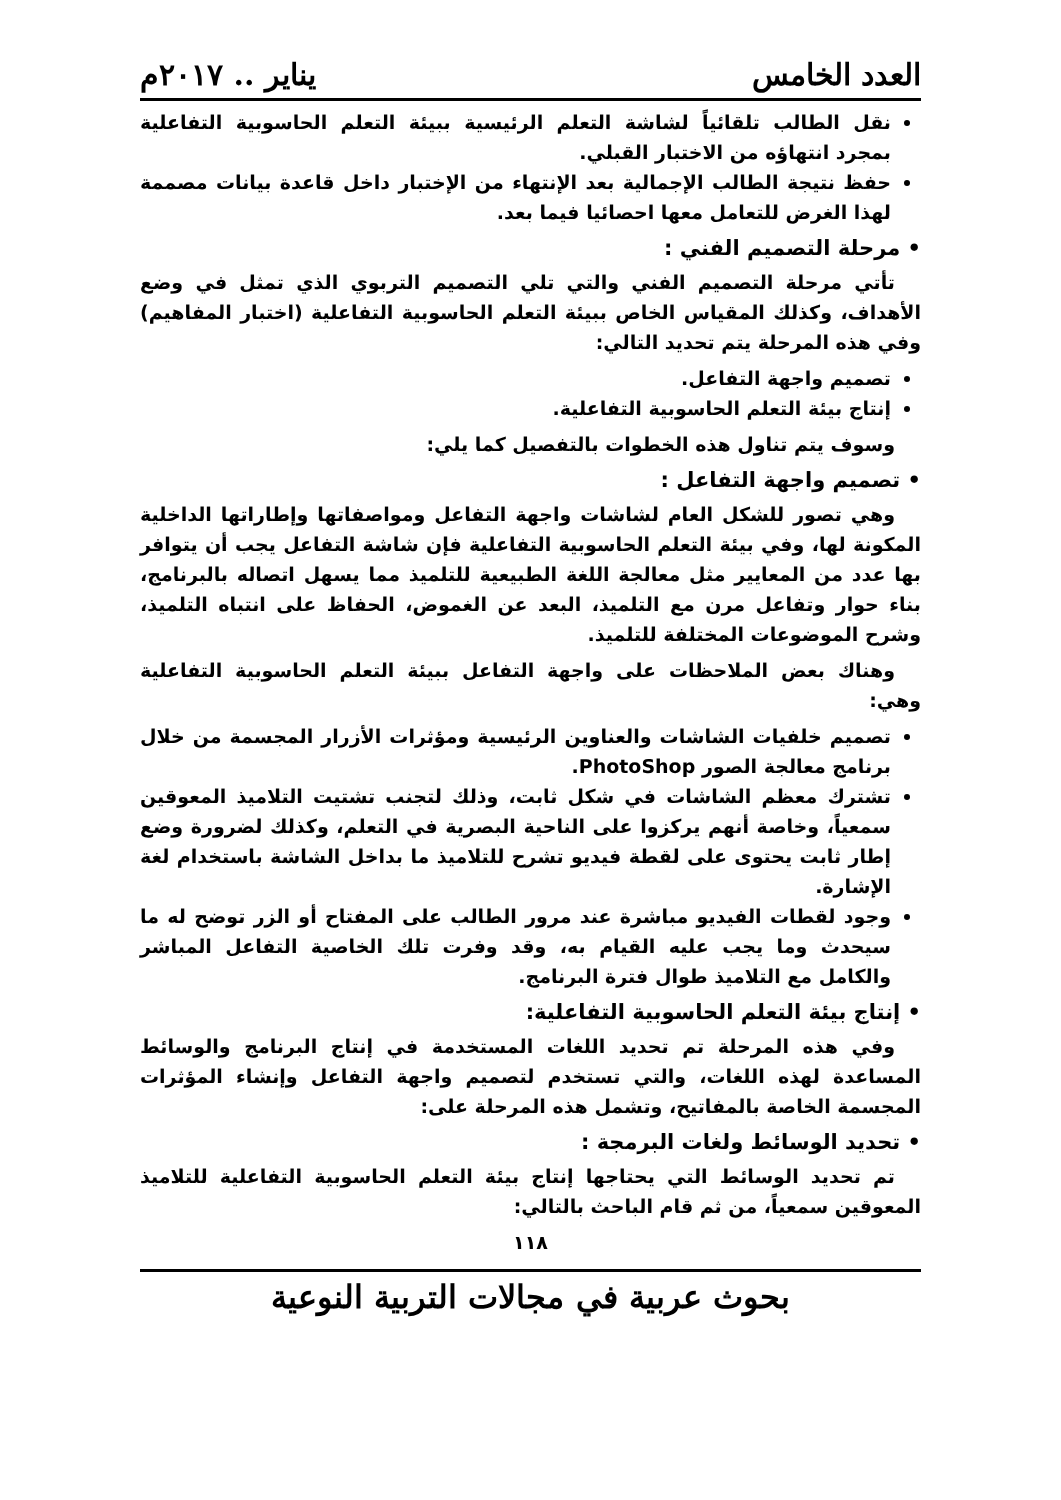العدد الخامس يناير .. ٢٠١٧م
نقل الطالب تلقائياً لشاشة التعلم الرئيسية ببيئة التعلم الحاسوبية التفاعلية بمجرد انتهاؤه من الاختبار القبلي.
حفظ نتيجة الطالب الإجمالية بعد الإنتهاء من الإختبار داخل قاعدة بيانات مصممة لهذا الغرض للتعامل معها احصائيا فيما بعد.
• مرحلة التصميم الفني :
تأتي مرحلة التصميم الفني والتي تلي التصميم التربوي الذي تمثل في وضع الأهداف، وكذلك المقياس الخاص ببيئة التعلم الحاسوبية التفاعلية (اختبار المفاهيم) وفي هذه المرحلة يتم تحديد التالي:
تصميم واجهة التفاعل.
إنتاج بيئة التعلم الحاسوبية التفاعلية.
وسوف يتم تناول هذه الخطوات بالتفصيل كما يلي:
• تصميم واجهة التفاعل :
وهي تصور للشكل العام لشاشات واجهة التفاعل ومواصفاتها وإطاراتها الداخلية المكونة لها، وفي بيئة التعلم الحاسوبية التفاعلية فإن شاشة التفاعل يجب أن يتوافر بها عدد من المعايير مثل معالجة اللغة الطبيعية للتلميذ مما يسهل اتصاله بالبرنامج، بناء حوار وتفاعل مرن مع التلميذ، البعد عن الغموض، الحفاظ على انتباه التلميذ، وشرح الموضوعات المختلفة للتلميذ.
وهناك بعض الملاحظات على واجهة التفاعل ببيئة التعلم الحاسوبية التفاعلية وهي:
تصميم خلفيات الشاشات والعناوين الرئيسية ومؤثرات الأزرار المجسمة من خلال برنامج معالجة الصور PhotoShop.
تشترك معظم الشاشات في شكل ثابت، وذلك لتجنب تشتيت التلاميذ المعوقين سمعياً، وخاصة أنهم يركزوا على الناحية البصرية في التعلم، وكذلك لضرورة وضع إطار ثابت يحتوى على لقطة فيديو تشرح للتلاميذ ما بداخل الشاشة باستخدام لغة الإشارة.
وجود لقطات الفيديو مباشرة عند مرور الطالب على المفتاح أو الزر توضح له ما سيحدث وما يجب عليه القيام به، وقد وفرت تلك الخاصية التفاعل المباشر والكامل مع التلاميذ طوال فترة البرنامج.
• إنتاج بيئة التعلم الحاسوبية التفاعلية:
وفي هذه المرحلة تم تحديد اللغات المستخدمة في إنتاج البرنامج والوسائط المساعدة لهذه اللغات، والتي تستخدم لتصميم واجهة التفاعل وإنشاء المؤثرات المجسمة الخاصة بالمفاتيح، وتشمل هذه المرحلة على:
• تحديد الوسائط ولغات البرمجة :
تم تحديد الوسائط التي يحتاجها إنتاج بيئة التعلم الحاسوبية التفاعلية للتلاميذ المعوقين سمعياً، من ثم قام الباحث بالتالي:
١١٨
بحوث عربية في مجالات التربية النوعية